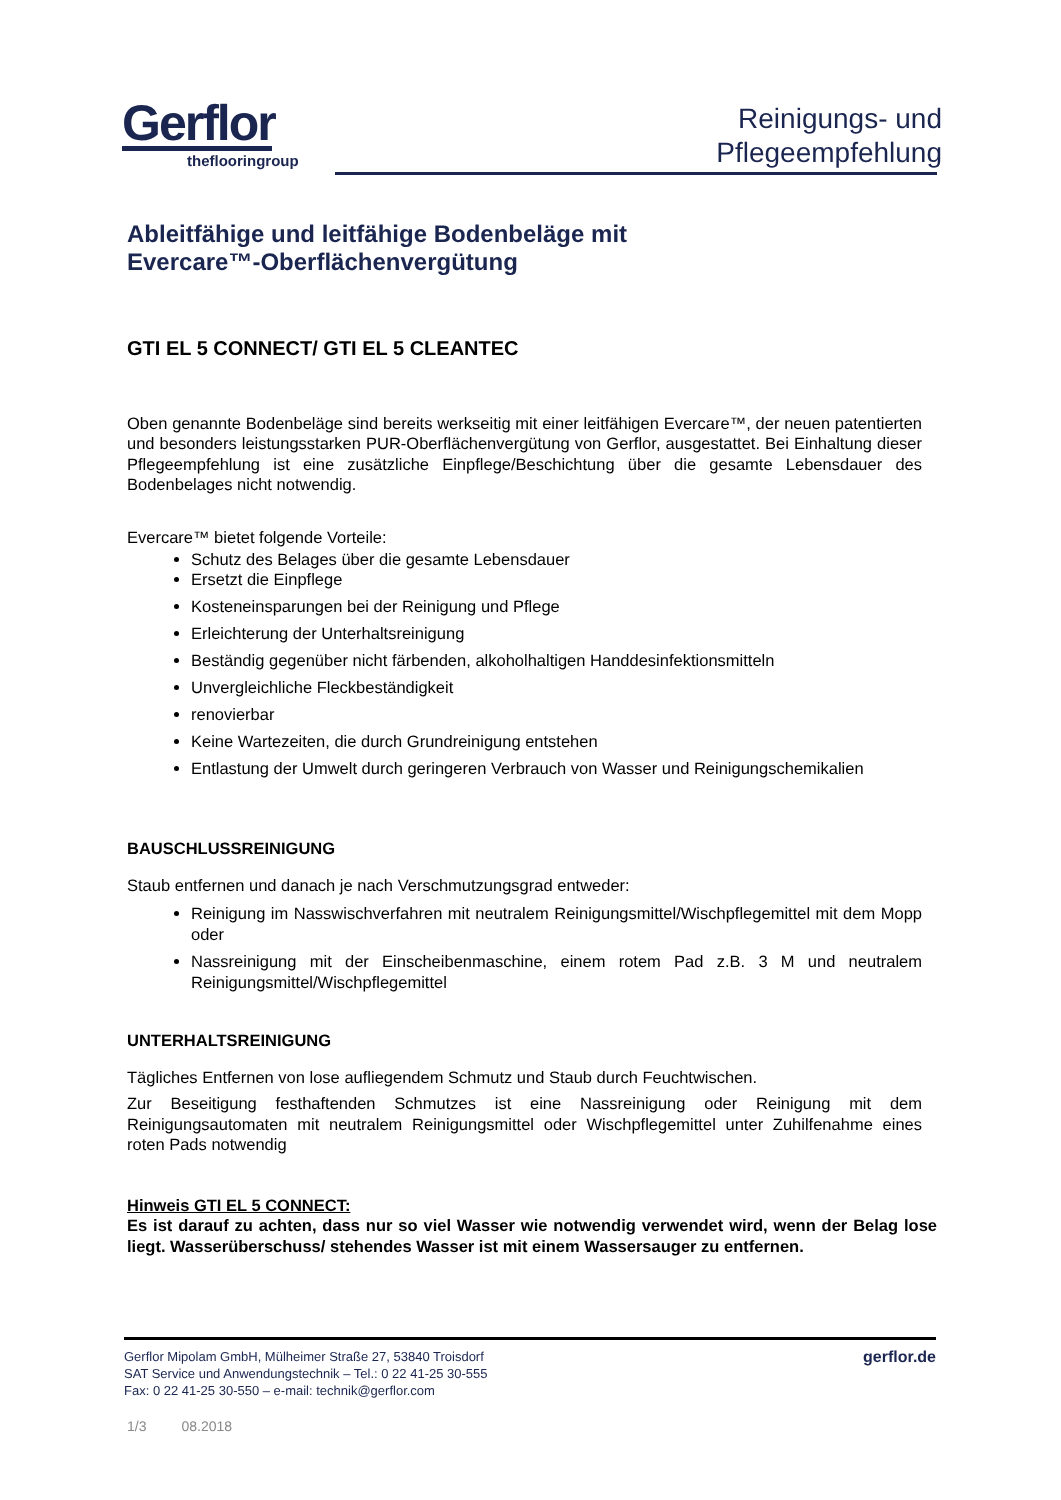Gerflor
theflooringroup
Reinigungs- und
Pflegeempfehlung
Ableitfähige und leitfähige Bodenbeläge mit
Evercare™-Oberflächenvergütung
GTI EL 5 CONNECT/ GTI EL 5 CLEANTEC
Oben genannte Bodenbeläge sind bereits werkseitig mit einer leitfähigen Evercare™, der neuen patentierten und besonders leistungsstarken PUR-Oberflächenvergütung von Gerflor, ausgestattet. Bei Einhaltung dieser Pflegeempfehlung ist eine zusätzliche Einpflege/Beschichtung über die gesamte Lebensdauer des Bodenbelages nicht notwendig.
Evercare™ bietet folgende Vorteile:
Schutz des Belages über die gesamte Lebensdauer
Ersetzt die Einpflege
Kosteneinsparungen bei der Reinigung und Pflege
Erleichterung der Unterhaltsreinigung
Beständig gegenüber nicht färbenden, alkoholhaltigen Handdesinfektionsmitteln
Unvergleichliche Fleckbeständigkeit
renovierbar
Keine Wartezeiten, die durch Grundreinigung entstehen
Entlastung der Umwelt durch geringeren Verbrauch von Wasser und Reinigungschemikalien
BAUSCHLUSSREINIGUNG
Staub entfernen und danach je nach Verschmutzungsgrad entweder:
Reinigung im Nasswischverfahren mit neutralem Reinigungsmittel/Wischpflegemittel mit dem Mopp oder
Nassreinigung mit der Einscheibenmaschine, einem rotem Pad z.B. 3 M und neutralem Reinigungsmittel/Wischpflegemittel
UNTERHALTSREINIGUNG
Tägliches Entfernen von lose aufliegendem Schmutz und Staub durch Feuchtwischen.
Zur Beseitigung festhaftenden Schmutzes ist eine Nassreinigung oder Reinigung mit dem Reinigungsautomaten mit neutralem Reinigungsmittel oder Wischpflegemittel unter Zuhilfenahme eines roten Pads notwendig
Hinweis GTI EL 5 CONNECT:
Es ist darauf zu achten, dass nur so viel Wasser wie notwendig verwendet wird, wenn der Belag lose liegt. Wasserüberschuss/ stehendes Wasser ist mit einem Wassersauger zu entfernen.
Gerflor Mipolam GmbH, Mülheimer Straße 27, 53840 Troisdorf
SAT Service und Anwendungstechnik – Tel.: 0 22 41-25 30-555
Fax: 0 22 41-25 30-550 – e-mail: technik@gerflor.com
gerflor.de
1/3 08.2018